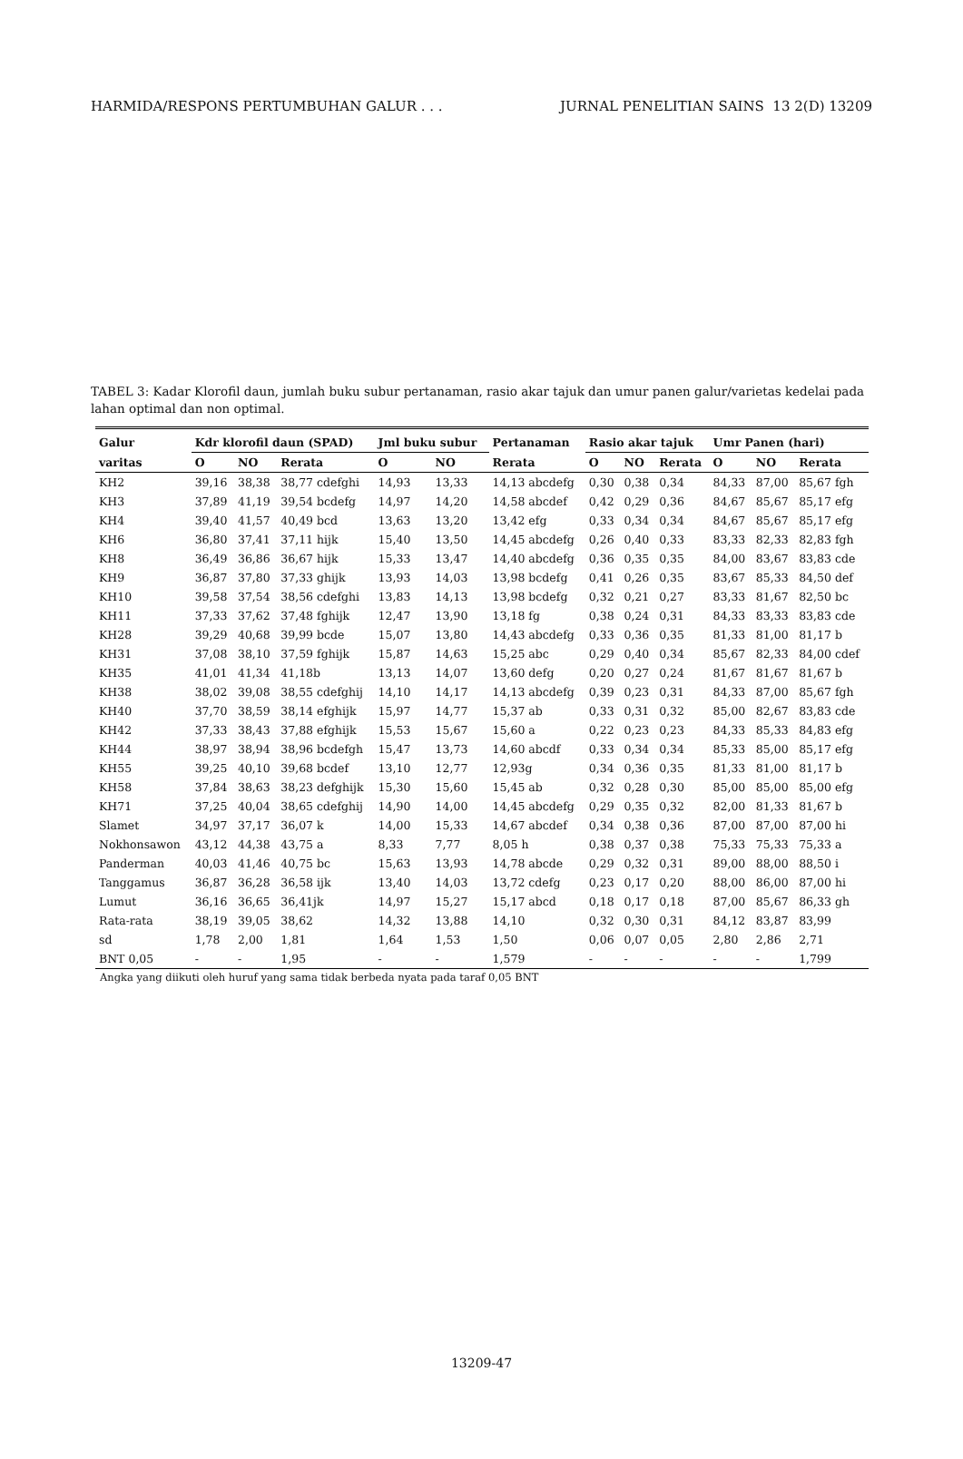HARMIDA/RESPONS PERTUMBUHAN GALUR . . . JURNAL PENELITIAN SAINS 13 2(D) 13209
TABEL 3: Kadar Klorofil daun, jumlah buku subur pertanaman, rasio akar tajuk dan umur panen galur/varietas kedelai pada lahan optimal dan non optimal.
| Galur | Kdr klorofil daun (SPAD) | | | Jml buku subur | | Pertanaman | Rasio akar tajuk | | | Umr Panen (hari) | | |
| --- | --- | --- | --- | --- | --- | --- | --- | --- | --- | --- | --- | --- |
| varitas | O | NO | Rerata | O | NO | Rerata | O | NO | Rerata | O | NO | Rerata |
| KH2 | 39,16 | 38,38 | 38,77 cdefghi | 14,93 | 13,33 | 14,13 abcdefg | 0,30 | 0,38 | 0,34 | 84,33 | 87,00 | 85,67 fgh |
| KH3 | 37,89 | 41,19 | 39,54 bcdefg | 14,97 | 14,20 | 14,58 abcdef | 0,42 | 0,29 | 0,36 | 84,67 | 85,67 | 85,17 efg |
| KH4 | 39,40 | 41,57 | 40,49 bcd | 13,63 | 13,20 | 13,42 efg | 0,33 | 0,34 | 0,34 | 84,67 | 85,67 | 85,17 efg |
| KH6 | 36,80 | 37,41 | 37,11 hijk | 15,40 | 13,50 | 14,45 abcdefg | 0,26 | 0,40 | 0,33 | 83,33 | 82,33 | 82,83 fgh |
| KH8 | 36,49 | 36,86 | 36,67 hijk | 15,33 | 13,47 | 14,40 abcdefg | 0,36 | 0,35 | 0,35 | 84,00 | 83,67 | 83,83 cde |
| KH9 | 36,87 | 37,80 | 37,33 ghijk | 13,93 | 14,03 | 13,98 bcdefg | 0,41 | 0,26 | 0,35 | 83,67 | 85,33 | 84,50 def |
| KH10 | 39,58 | 37,54 | 38,56 cdefghi | 13,83 | 14,13 | 13,98 bcdefg | 0,32 | 0,21 | 0,27 | 83,33 | 81,67 | 82,50 bc |
| KH11 | 37,33 | 37,62 | 37,48 fghijk | 12,47 | 13,90 | 13,18 fg | 0,38 | 0,24 | 0,31 | 84,33 | 83,33 | 83,83 cde |
| KH28 | 39,29 | 40,68 | 39,99 bcde | 15,07 | 13,80 | 14,43 abcdefg | 0,33 | 0,36 | 0,35 | 81,33 | 81,00 | 81,17 b |
| KH31 | 37,08 | 38,10 | 37,59 fghijk | 15,87 | 14,63 | 15,25 abc | 0,29 | 0,40 | 0,34 | 85,67 | 82,33 | 84,00 cdef |
| KH35 | 41,01 | 41,34 | 41,18b | 13,13 | 14,07 | 13,60 defg | 0,20 | 0,27 | 0,24 | 81,67 | 81,67 | 81,67 b |
| KH38 | 38,02 | 39,08 | 38,55 cdefghij | 14,10 | 14,17 | 14,13 abcdefg | 0,39 | 0,23 | 0,31 | 84,33 | 87,00 | 85,67 fgh |
| KH40 | 37,70 | 38,59 | 38,14 efghijk | 15,97 | 14,77 | 15,37 ab | 0,33 | 0,31 | 0,32 | 85,00 | 82,67 | 83,83 cde |
| KH42 | 37,33 | 38,43 | 37,88 efghijk | 15,53 | 15,67 | 15,60 a | 0,22 | 0,23 | 0,23 | 84,33 | 85,33 | 84,83 efg |
| KH44 | 38,97 | 38,94 | 38,96 bcdefgh | 15,47 | 13,73 | 14,60 abcdf | 0,33 | 0,34 | 0,34 | 85,33 | 85,00 | 85,17 efg |
| KH55 | 39,25 | 40,10 | 39,68 bcdef | 13,10 | 12,77 | 12,93g | 0,34 | 0,36 | 0,35 | 81,33 | 81,00 | 81,17 b |
| KH58 | 37,84 | 38,63 | 38,23 defghijk | 15,30 | 15,60 | 15,45 ab | 0,32 | 0,28 | 0,30 | 85,00 | 85,00 | 85,00 efg |
| KH71 | 37,25 | 40,04 | 38,65 cdefghij | 14,90 | 14,00 | 14,45 abcdefg | 0,29 | 0,35 | 0,32 | 82,00 | 81,33 | 81,67 b |
| Slamet | 34,97 | 37,17 | 36,07 k | 14,00 | 15,33 | 14,67 abcdef | 0,34 | 0,38 | 0,36 | 87,00 | 87,00 | 87,00 hi |
| Nokhonsawon | 43,12 | 44,38 | 43,75 a | 8,33 | 7,77 | 8,05 h | 0,38 | 0,37 | 0,38 | 75,33 | 75,33 | 75,33 a |
| Panderman | 40,03 | 41,46 | 40,75 bc | 15,63 | 13,93 | 14,78 abcde | 0,29 | 0,32 | 0,31 | 89,00 | 88,00 | 88,50 i |
| Tanggamus | 36,87 | 36,28 | 36,58 ijk | 13,40 | 14,03 | 13,72 cdefg | 0,23 | 0,17 | 0,20 | 88,00 | 86,00 | 87,00 hi |
| Lumut | 36,16 | 36,65 | 36,41jk | 14,97 | 15,27 | 15,17 abcd | 0,18 | 0,17 | 0,18 | 87,00 | 85,67 | 86,33 gh |
| Rata-rata | 38,19 | 39,05 | 38,62 | 14,32 | 13,88 | 14,10 | 0,32 | 0,30 | 0,31 | 84,12 | 83,87 | 83,99 |
| sd | 1,78 | 2,00 | 1,81 | 1,64 | 1,53 | 1,50 | 0,06 | 0,07 | 0,05 | 2,80 | 2,86 | 2,71 |
| BNT 0,05 | - | - | 1,95 | - | - | 1,579 | - | - | - | - | - | 1,799 |
Angka yang diikuti oleh huruf yang sama tidak berbeda nyata pada taraf 0,05 BNT
13209-47